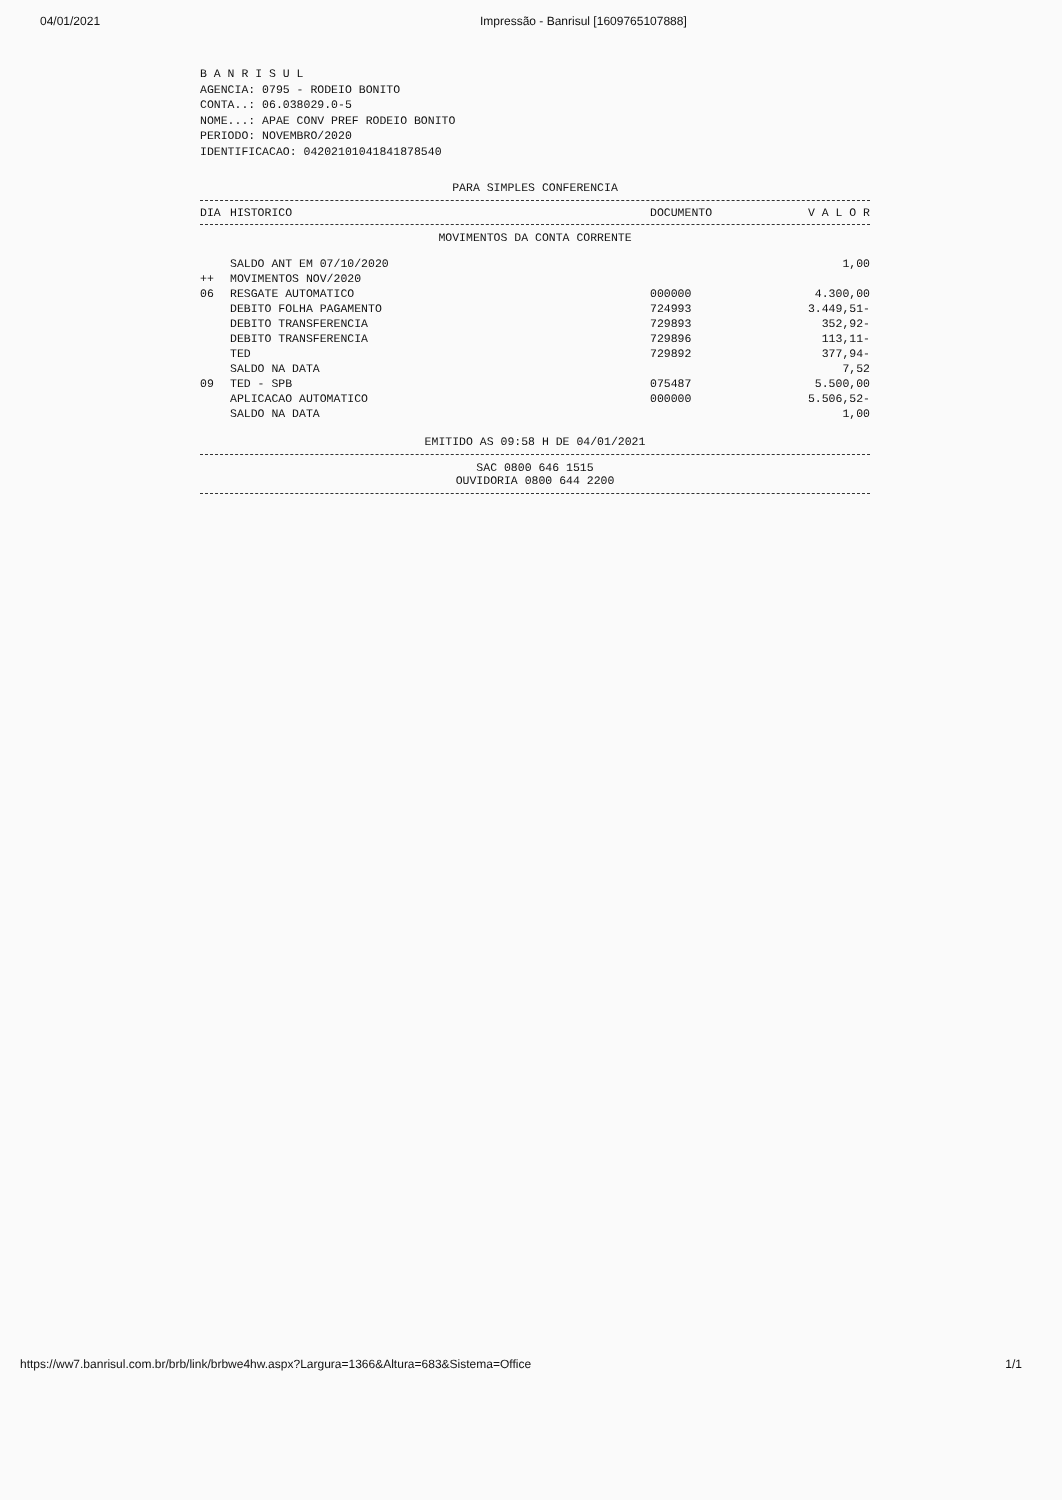04/01/2021 Impressão - Banrisul [1609765107888]
B A N R I S U L AGENCIA: 0795 - RODEIO BONITO CONTA..: 06.038029.0-5 NOME...: APAE CONV PREF RODEIO BONITO PERIODO: NOVEMBRO/2020 IDENTIFICACAO: 04202101041841878540
PARA SIMPLES CONFERENCIA
| DIA | HISTORICO | DOCUMENTO | V A L O R |
| --- | --- | --- | --- |
MOVIMENTOS DA CONTA CORRENTE
| | SALDO ANT EM 07/10/2020 | | 1,00 |
| ++ | MOVIMENTOS NOV/2020 | | |
| 06 | RESGATE AUTOMATICO | 000000 | 4.300,00 |
| | DEBITO FOLHA PAGAMENTO | 724993 | 3.449,51- |
| | DEBITO TRANSFERENCIA | 729893 | 352,92- |
| | DEBITO TRANSFERENCIA | 729896 | 113,11- |
| | TED | 729892 | 377,94- |
| | SALDO NA DATA | | 7,52 |
| 09 | TED - SPB | 075487 | 5.500,00 |
| | APLICACAO AUTOMATICO | 000000 | 5.506,52- |
| | SALDO NA DATA | | 1,00 |
EMITIDO AS 09:58 H DE 04/01/2021
SAC 0800 646 1515
OUVIDORIA 0800 644 2200
https://ww7.banrisul.com.br/brb/link/brbwe4hw.aspx?Largura=1366&Altura=683&Sistema=Office 1/1